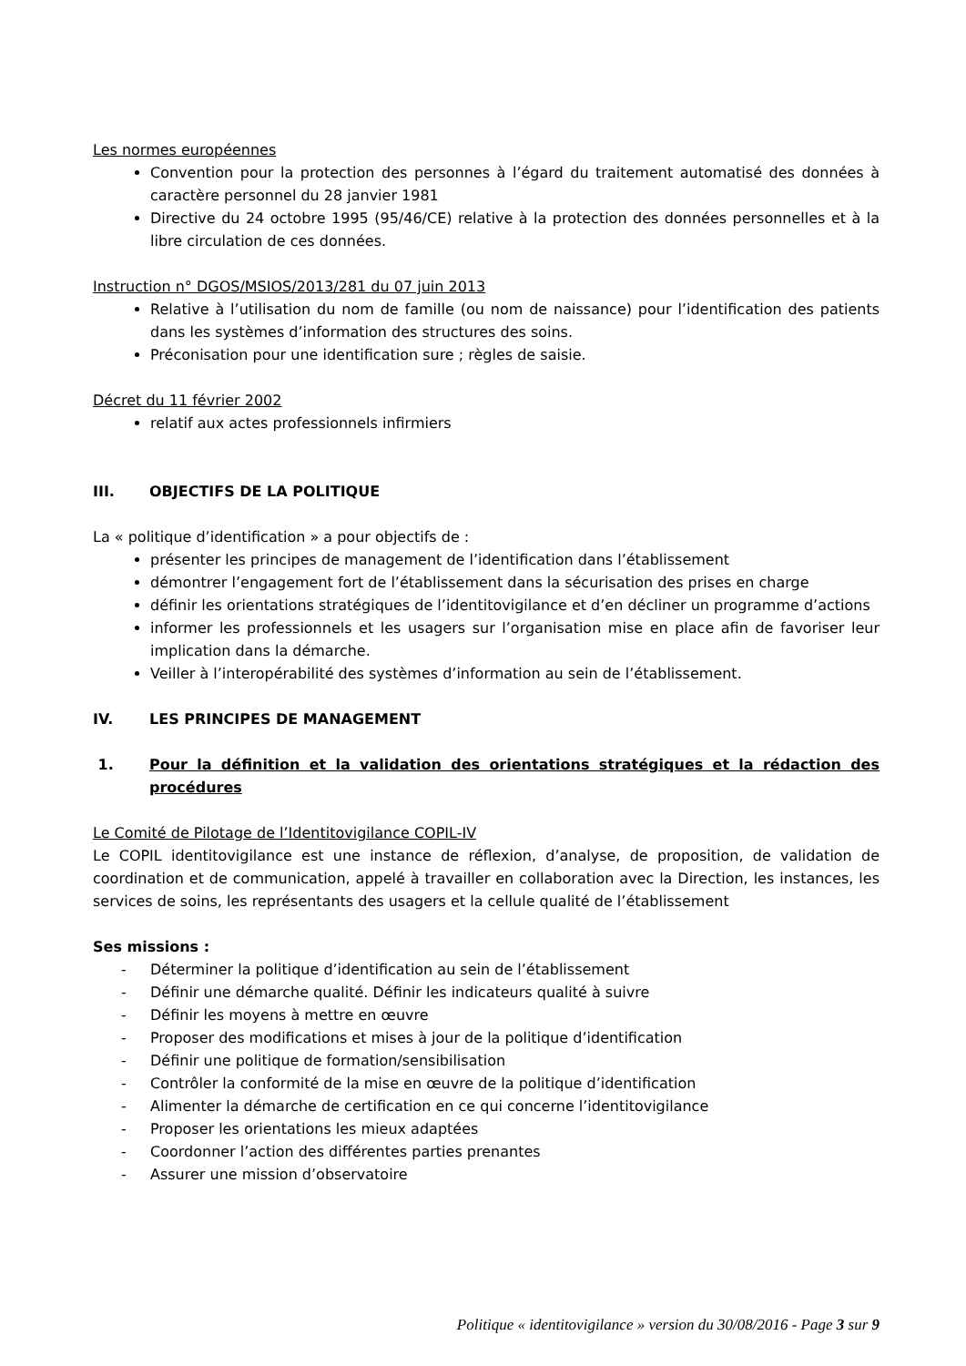Les normes européennes
Convention pour la protection des personnes à l’égard du traitement automatisé des données à caractère personnel du 28 janvier 1981
Directive du 24 octobre 1995 (95/46/CE) relative à la protection des données personnelles et à la libre circulation de ces données.
Instruction n° DGOS/MSIOS/2013/281 du 07 juin 2013
Relative à l’utilisation du nom de famille (ou nom de naissance) pour l’identification des patients dans les systèmes d’information des structures des soins.
Préconisation pour une identification sure ; règles de saisie.
Décret du 11 février 2002
relatif aux actes professionnels infirmiers
III. OBJECTIFS DE LA POLITIQUE
La « politique d’identification » a pour objectifs de :
présenter les principes de management de l’identification dans l’établissement
démontrer l’engagement fort de l’établissement dans la sécurisation des prises en charge
définir les orientations stratégiques de l’identitovigilance et d’en décliner un programme d’actions
informer les professionnels et les usagers sur l’organisation mise en place afin de favoriser leur implication dans la démarche.
Veiller à l’interopérabilité des systèmes d’information au sein de l’établissement.
IV. LES PRINCIPES DE MANAGEMENT
1. Pour la définition et la validation des orientations stratégiques et la rédaction des procédures
Le Comité de Pilotage de l’Identitovigilance COPIL-IV
Le COPIL identitovigilance est une instance de réflexion, d’analyse, de proposition, de validation de coordination et de communication, appelé à travailler en collaboration avec la Direction, les instances, les services de soins, les représentants des usagers et la cellule qualité de l’établissement
Ses missions :
- Déterminer la politique d’identification au sein de l’établissement
- Définir une démarche qualité. Définir les indicateurs qualité à suivre
- Définir les moyens à mettre en œuvre
- Proposer des modifications et mises à jour de la politique d’identification
- Définir une politique de formation/sensibilisation
- Contrôler la conformité de la mise en œuvre de la politique d’identification
- Alimenter la démarche de certification en ce qui concerne l’identitovigilance
- Proposer les orientations les mieux adaptées
- Coordonner l’action des différentes parties prenantes
- Assurer une mission d’observatoire
Politique « identitovigilance » version du 30/08/2016 - Page 3 sur 9